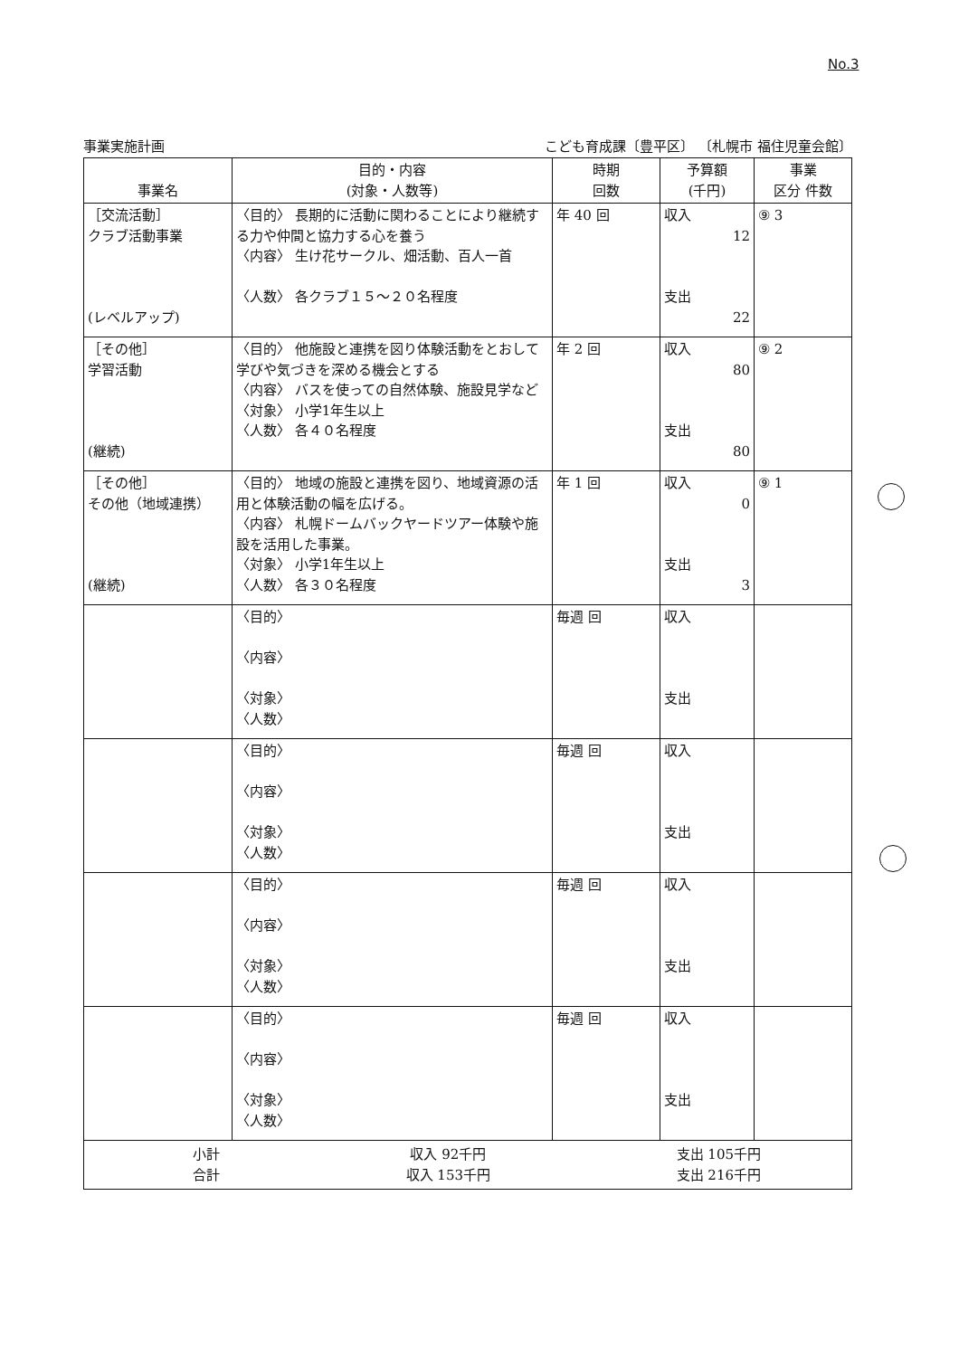No.3
事業実施計画 こども育成課〔豊平区〕 〔札幌市 福住児童会館〕
| 事業名 | 目的・内容 (対象・人数等) | 時期 回数 | 予算額 (千円) | 事業 区分 件数 |
| --- | --- | --- | --- | --- |
| ［交流活動］ クラブ活動事業 (レベルアップ) | 〈目的〉 長期的に活動に関わることにより継続する力や仲間と協力する心を養う 〈内容〉 生け花サークル、畑活動、百人一首 〈人数〉 各クラブ１５～２０名程度 | 年 40 回 | 収入 12 支出 22 | ⑨ 3 |
| ［その他］ 学習活動 (継続) | 〈目的〉 他施設と連携を図り体験活動をとおして学びや気づきを深める機会とする 〈内容〉 バスを使っての自然体験、施設見学など 〈対象〉 小学1年生以上 〈人数〉 各４０名程度 | 年 2 回 | 収入 80 支出 80 | ⑨ 2 |
| ［その他］ その他（地域連携） (継続) | 〈目的〉 地域の施設と連携を図り、地域資源の活用と体験活動の幅を広げる。 〈内容〉 札幌ドームバックヤードツアー体験や施設を活用した事業。 〈対象〉 小学1年生以上 〈人数〉 各３０名程度 | 年 1 回 | 収入 0 支出 3 | ⑨ 1 |
| | 〈目的〉 〈内容〉 〈対象〉 〈人数〉 | 毎週 回 | 収入 支出 | |
| | 〈目的〉 〈内容〉 〈対象〉 〈人数〉 | 毎週 回 | 収入 支出 | |
| | 〈目的〉 〈内容〉 〈対象〉 〈人数〉 | 毎週 回 | 収入 支出 | |
| | 〈目的〉 〈内容〉 〈対象〉 〈人数〉 | 毎週 回 | 収入 支出 | |
| 小計 収入 92千円 支出 105千円 合計 収入 153千円 支出 216千円 | | | | |